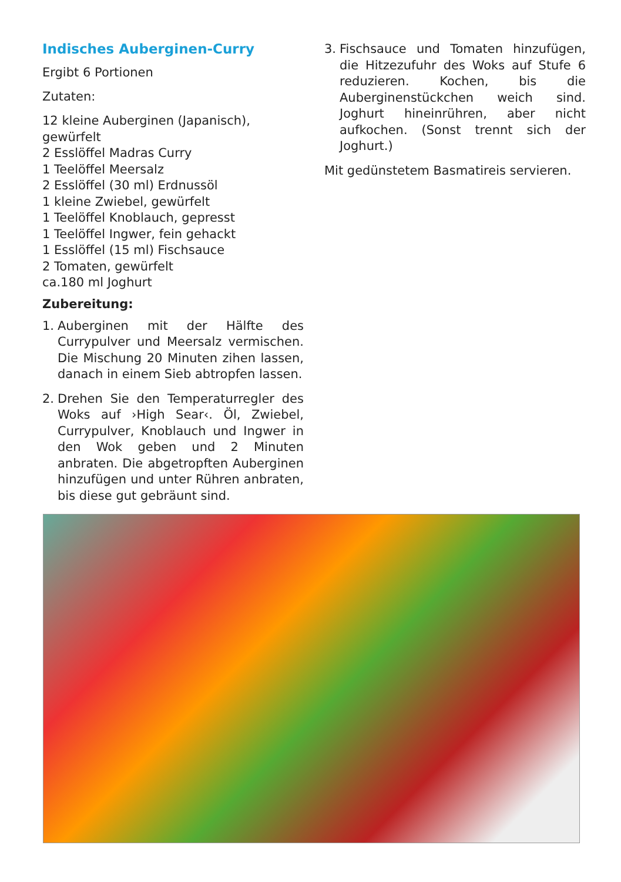Indisches Auberginen-Curry
Ergibt 6 Portionen
Zutaten:
12 kleine Auberginen (Japanisch), gewürfelt
2 Esslöffel Madras Curry
1 Teelöffel Meersalz
2 Esslöffel (30 ml) Erdnussöl
1 kleine Zwiebel, gewürfelt
1 Teelöffel Knoblauch, gepresst
1 Teelöffel Ingwer, fein gehackt
1 Esslöffel (15 ml) Fischsauce
2 Tomaten, gewürfelt
ca.180 ml Joghurt
Zubereitung:
1. Auberginen mit der Hälfte des Currypulver und Meersalz vermischen. Die Mischung 20 Minuten zihen lassen, danach in einem Sieb abtropfen lassen.
2. Drehen Sie den Temperaturregler des Woks auf ›High Sear‹. Öl, Zwiebel, Currypulver, Knoblauch und Ingwer in den Wok geben und 2 Minuten anbraten. Die abgetropften Auberginen hinzufügen und unter Rühren anbraten, bis diese gut gebräunt sind.
3. Fischsauce und Tomaten hinzufügen, die Hitzezufuhr des Woks auf Stufe 6 reduzieren. Kochen, bis die Auberginenstückchen weich sind. Joghurt hineinrühren, aber nicht aufkochen. (Sonst trennt sich der Joghurt.)
Mit gedünstetem Basmatireis servieren.